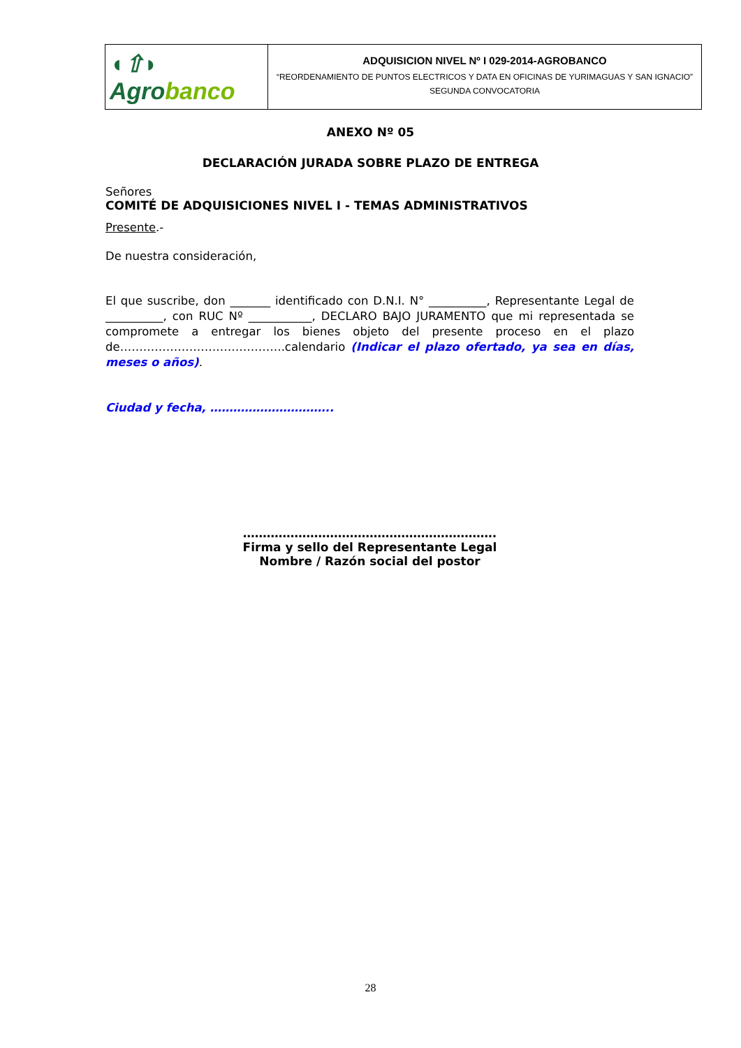| ◖⇧◗ Agro banco | ADQUISICION NIVEL Nº I 029-2014-AGROBANCO “REORDENAMIENTO DE PUNTOS ELECTRICOS Y DATA EN OFICINAS DE YURIMAGUAS Y SAN IGNACIO” SEGUNDA CONVOCATORIA |
ANEXO Nº 05
DECLARACIÓN JURADA SOBRE PLAZO DE ENTREGA
Señores
COMITÉ DE ADQUISICIONES NIVEL I - TEMAS ADMINISTRATIVOS
Presente.-
De nuestra consideración,
El que suscribe, don _______ identificado con D.N.I. N° __________, Representante Legal de __________, con RUC Nº ___________, DECLARO BAJO JURAMENTO que mi representada se compromete a entregar los bienes objeto del presente proceso en el plazo de…………………………………….calendario (Indicar el plazo ofertado, ya sea en días, meses o años).
Ciudad y fecha, …………………………..
……………………………………………………….
Firma y sello del Representante Legal
Nombre / Razón social del postor
28